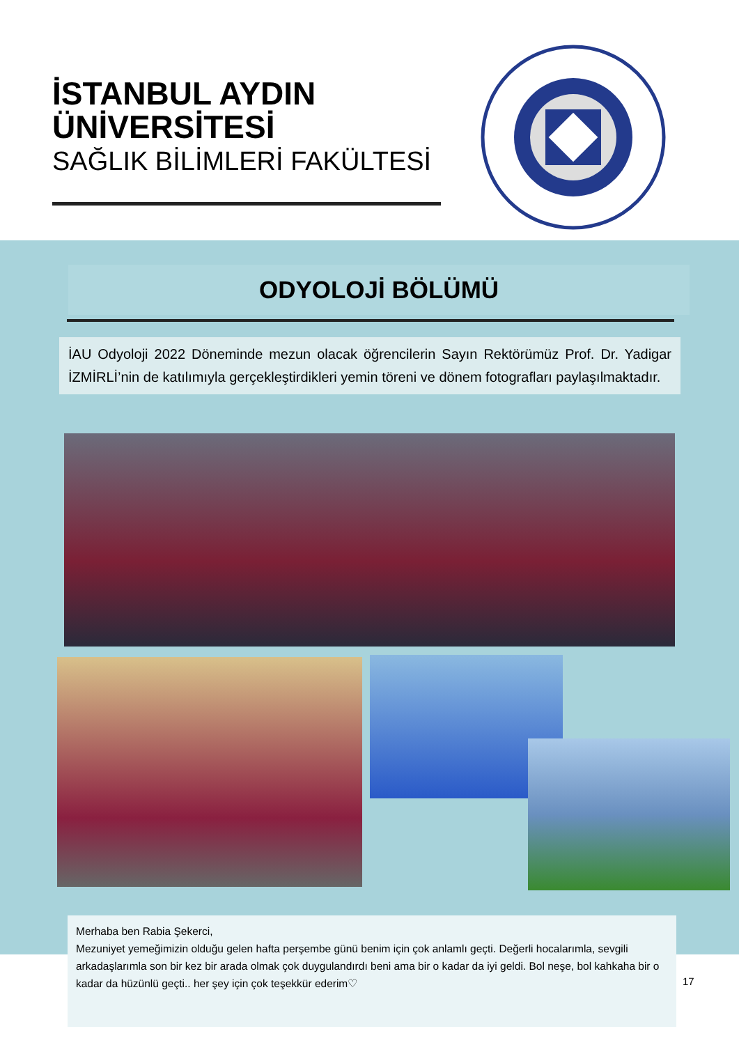İSTANBUL AYDIN ÜNİVERSİTESİ
SAĞLIK BİLİMLERİ FAKÜLTESİ
ODYOLOJİ BÖLÜMÜ
İAU Odyoloji 2022 Döneminde mezun olacak öğrencilerin Sayın Rektörümüz Prof. Dr. Yadigar İZMİRLİ’nin de katılımıyla gerçekleştirdikleri yemin töreni ve dönem fotografları paylaşılmaktadır.
Merhaba ben Rabia Şekerci,
Mezuniyet yemeğimizin olduğu gelen hafta perşembe günü benim için çok anlamlı geçti. Değerli hocalarımla, sevgili arkadaşlarımla son bir kez bir arada olmak çok duygulandırdı beni ama bir o kadar da iyi geldi. Bol neşe, bol kahkaha bir o kadar da hüzünlü geçti.. her şey için çok teşekkür ederim♡
17